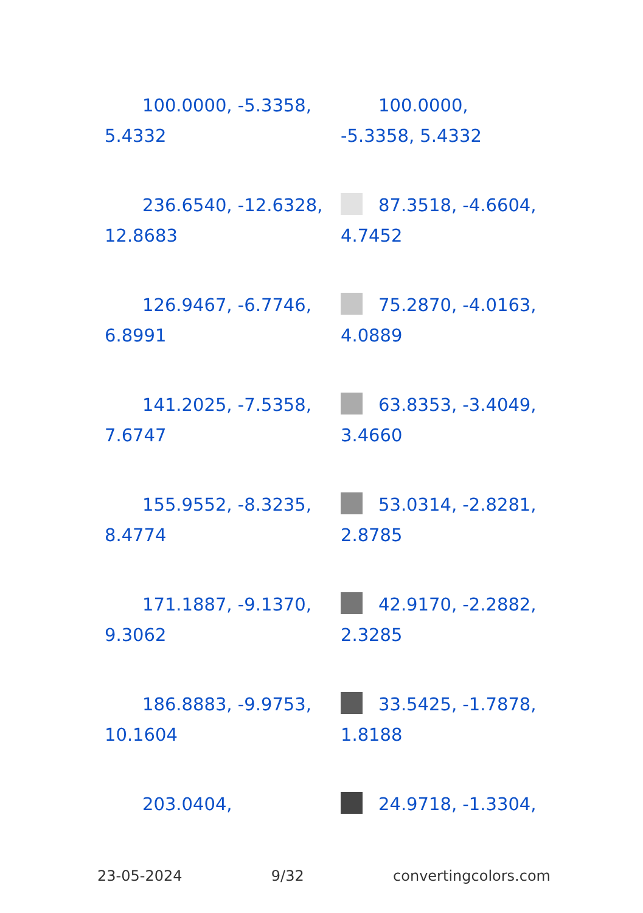100.0000, -5.3358, 5.4332
100.0000, -5.3358, 5.4332
236.6540, -12.6328, 12.8683
87.3518, -4.6604, 4.7452
126.9467, -6.7746, 6.8991
75.2870, -4.0163, 4.0889
141.2025, -7.5358, 7.6747
63.8353, -3.4049, 3.4660
155.9552, -8.3235, 8.4774
53.0314, -2.8281, 2.8785
171.1887, -9.1370, 9.3062
42.9170, -2.2882, 2.3285
186.8883, -9.9753, 10.1604
33.5425, -1.7878, 1.8188
203.0404,
24.9718, -1.3304,
23-05-2024 9/32 convertingcolors.com